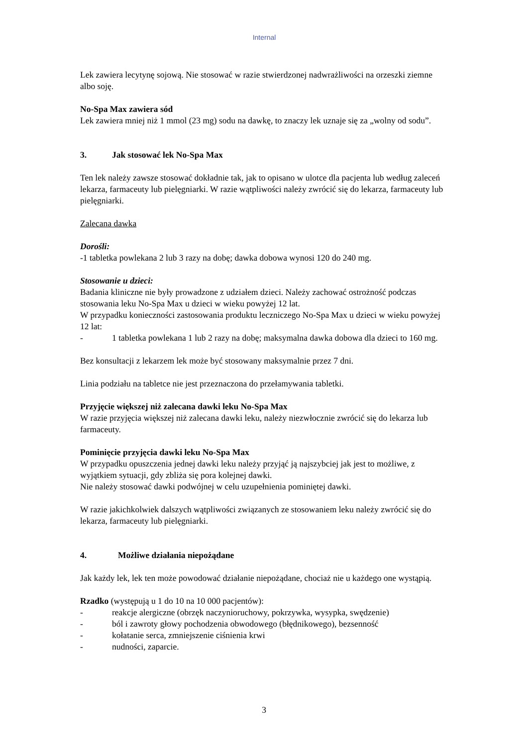Internal
Lek zawiera lecytynę sojową. Nie stosować w razie stwierdzonej nadwrażliwości na orzeszki ziemne albo soję.
No-Spa Max zawiera sód
Lek zawiera mniej niż 1 mmol (23 mg) sodu na dawkę, to znaczy lek uznaje się za „wolny od sodu”.
3. Jak stosować lek No-Spa Max
Ten lek należy zawsze stosować dokładnie tak, jak to opisano w ulotce dla pacjenta lub według zaleceń lekarza, farmaceuty lub pielęgniarki. W razie wątpliwości należy zwrócić się do lekarza, farmaceuty lub pielęgniarki.
Zalecana dawka
Dorośli:
-1 tabletka powlekana 2 lub 3 razy na dobę; dawka dobowa wynosi 120 do 240 mg.
Stosowanie u dzieci:
Badania kliniczne nie były prowadzone z udziałem dzieci. Należy zachować ostrożność podczas stosowania leku No-Spa Max u dzieci w wieku powyżej 12 lat.
W przypadku konieczności zastosowania produktu leczniczego No-Spa Max u dzieci w wieku powyżej 12 lat:
- 1 tabletka powlekana 1 lub 2 razy na dobę; maksymalna dawka dobowa dla dzieci to 160 mg.
Bez konsultacji z lekarzem lek może być stosowany maksymalnie przez 7 dni.
Linia podziału na tabletce nie jest przeznaczona do przełamywania tabletki.
Przyjęcie większej niż zalecana dawki leku No-Spa Max
W razie przyjęcia większej niż zalecana dawki leku, należy niezwłocznie zwrócić się do lekarza lub farmaceuty.
Pominięcie przyjęcia dawki leku No-Spa Max
W przypadku opuszczenia jednej dawki leku należy przyjąć ją najszybciej jak jest to możliwe, z wyjątkiem sytuacji, gdy zbliża się pora kolejnej dawki.
Nie należy stosować dawki podwójnej w celu uzupełnienia pominiętej dawki.
W razie jakichkolwiek dalszych wątpliwości związanych ze stosowaniem leku należy zwrócić się do lekarza, farmaceuty lub pielęgniarki.
4. Możliwe działania niepożądane
Jak każdy lek, lek ten może powodować działanie niepożądane, chociaż nie u każdego one wystąpią.
Rzadko (występują u 1 do 10 na 10 000 pacjentów):
- reakcje alergiczne (obrzęk naczynioruchowy, pokrzywka, wysypka, swędzenie)
- ból i zawroty głowy pochodzenia obwodowego (błędnikowego), bezsenność
- kołatanie serca, zmniejszenie ciśnienia krwi
- nudności, zaparcie.
3